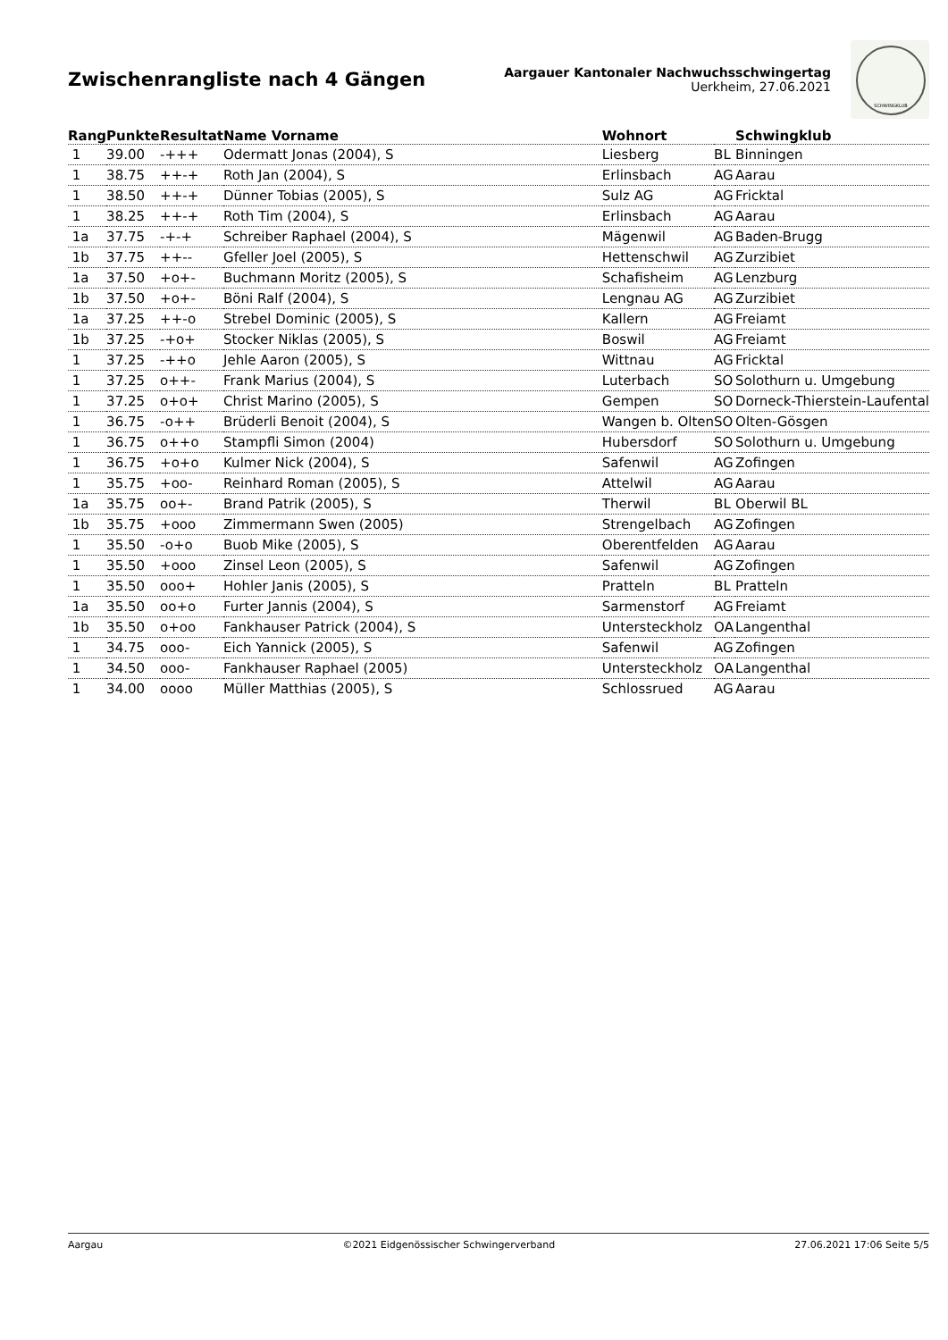Zwischenrangliste nach 4 Gängen
Aargauer Kantonaler Nachwuchsschwingertag
Uerkheim, 27.06.2021
SCHWINGKLUB
| Rang | Punkte | Resultat | Name Vorname | Wohnort | | Schwingklub |
| --- | --- | --- | --- | --- | --- | --- |
| 1 | 39.00 | -+++ | Odermatt Jonas (2004), S | Liesberg | BL | Binningen |
| 1 | 38.75 | ++-+ | Roth Jan (2004), S | Erlinsbach | AG | Aarau |
| 1 | 38.50 | ++-+ | Dünner Tobias (2005), S | Sulz AG | AG | Fricktal |
| 1 | 38.25 | ++-+ | Roth Tim (2004), S | Erlinsbach | AG | Aarau |
| 1a | 37.75 | -+-+ | Schreiber Raphael (2004), S | Mägenwil | AG | Baden-Brugg |
| 1b | 37.75 | ++-- | Gfeller Joel (2005), S | Hettenschwil | AG | Zurzibiet |
| 1a | 37.50 | +o+- | Buchmann Moritz (2005), S | Schafisheim | AG | Lenzburg |
| 1b | 37.50 | +o+- | Böni Ralf (2004), S | Lengnau AG | AG | Zurzibiet |
| 1a | 37.25 | ++-o | Strebel Dominic (2005), S | Kallern | AG | Freiamt |
| 1b | 37.25 | -+o+ | Stocker Niklas (2005), S | Boswil | AG | Freiamt |
| 1 | 37.25 | -++o | Jehle Aaron (2005), S | Wittnau | AG | Fricktal |
| 1 | 37.25 | o++- | Frank Marius (2004), S | Luterbach | SO | Solothurn u. Umgebung |
| 1 | 37.25 | o+o+ | Christ Marino (2005), S | Gempen | SO | Dorneck-Thierstein-Laufental |
| 1 | 36.75 | -o++ | Brüderli Benoit (2004), S | Wangen b. Olten | SO | Olten-Gösgen |
| 1 | 36.75 | o++o | Stampfli Simon (2004) | Hubersdorf | SO | Solothurn u. Umgebung |
| 1 | 36.75 | +o+o | Kulmer Nick (2004), S | Safenwil | AG | Zofingen |
| 1 | 35.75 | +oo- | Reinhard Roman (2005), S | Attelwil | AG | Aarau |
| 1a | 35.75 | oo+- | Brand Patrik (2005), S | Therwil | BL | Oberwil BL |
| 1b | 35.75 | +ooo | Zimmermann Swen (2005) | Strengelbach | AG | Zofingen |
| 1 | 35.50 | -o+o | Buob Mike (2005), S | Oberentfelden | AG | Aarau |
| 1 | 35.50 | +ooo | Zinsel Leon (2005), S | Safenwil | AG | Zofingen |
| 1 | 35.50 | ooo+ | Hohler Janis (2005), S | Pratteln | BL | Pratteln |
| 1a | 35.50 | oo+o | Furter Jannis (2004), S | Sarmenstorf | AG | Freiamt |
| 1b | 35.50 | o+oo | Fankhauser Patrick (2004), S | Untersteckholz | OA | Langenthal |
| 1 | 34.75 | ooo- | Eich Yannick (2005), S | Safenwil | AG | Zofingen |
| 1 | 34.50 | ooo- | Fankhauser Raphael (2005) | Untersteckholz | OA | Langenthal |
| 1 | 34.00 | oooo | Müller Matthias (2005), S | Schlossrued | AG | Aarau |
Aargau ©2021 Eidgenössischer Schwingerverband 27.06.2021 17:06 Seite 5/5